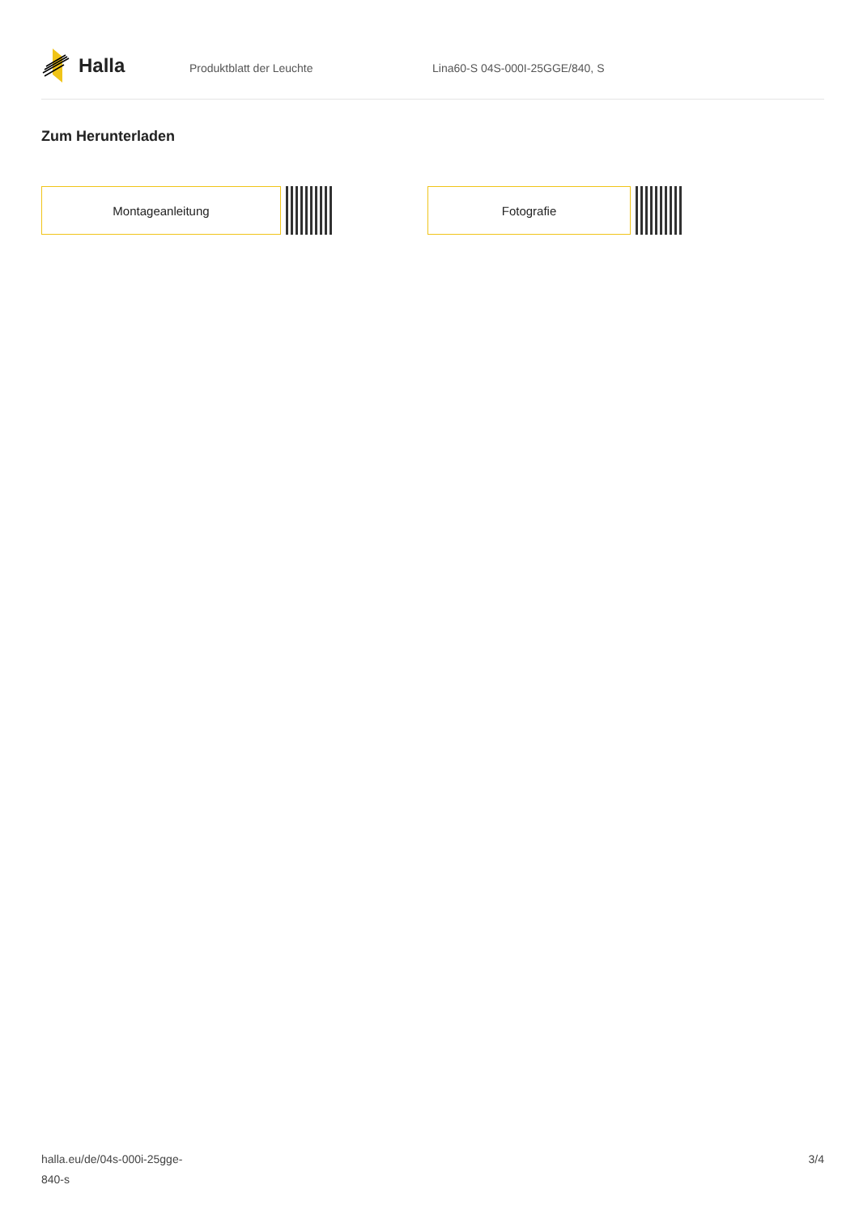Halla
Produktblatt der Leuchte Lina60-S 04S-000I-25GGE/840, S
Zum Herunterladen
Montageanleitung Fotografie
halla.eu/de/04s-000i-25gge-
840-s
3/4